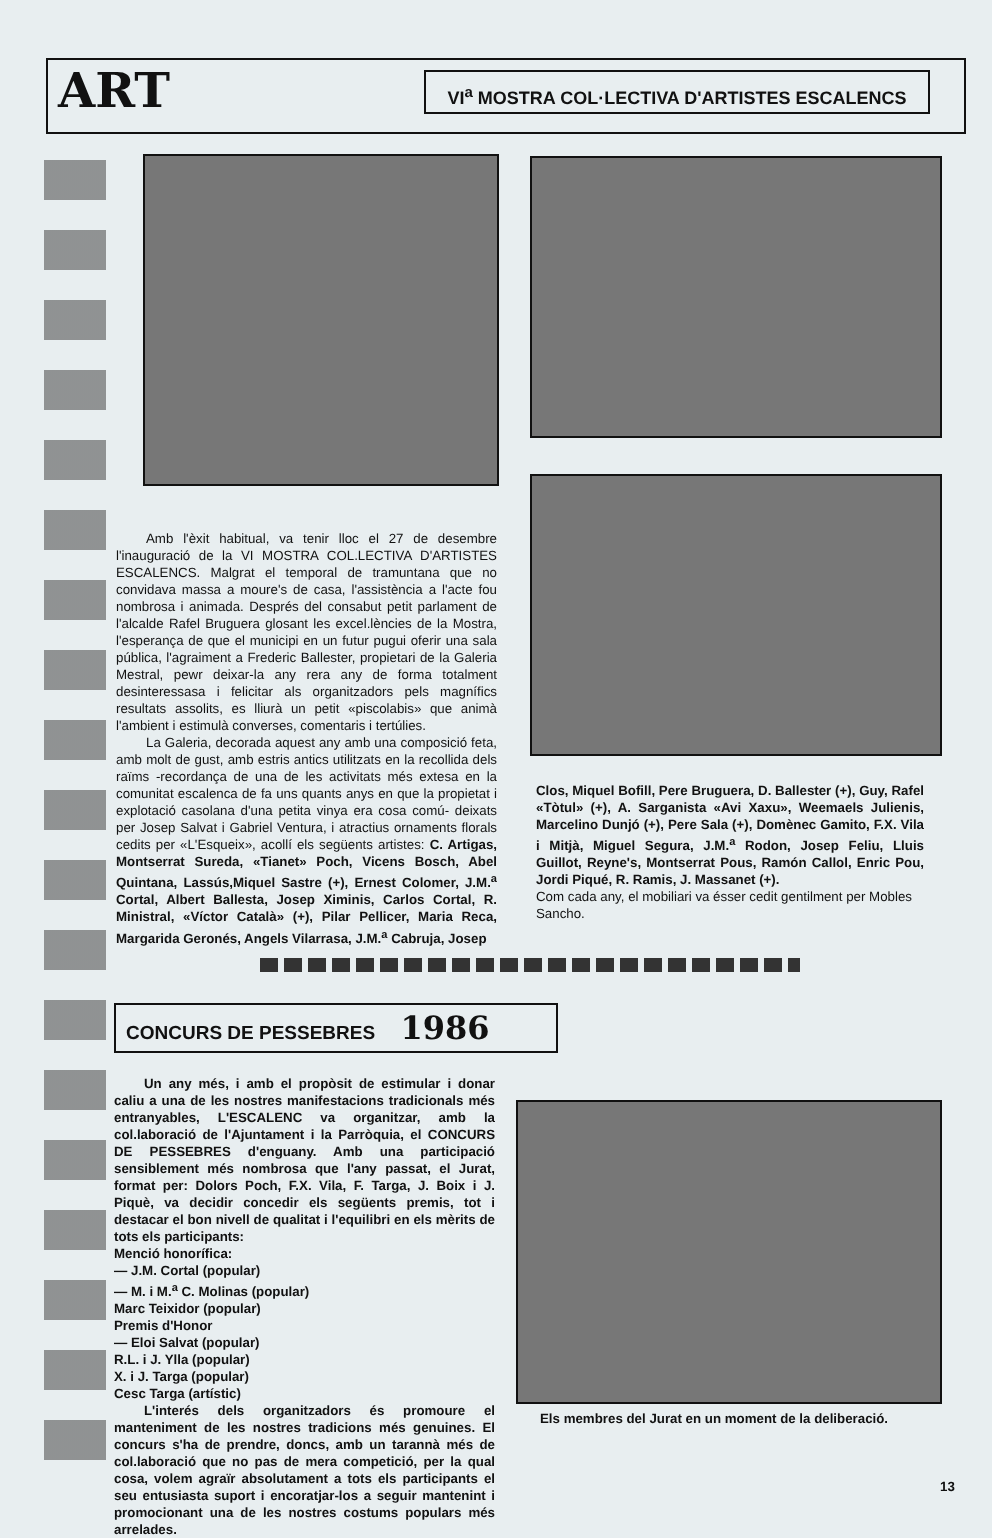ART VI<sup>a</sup> MOSTRA COL·LECTIVA D'ARTISTES ESCALENCS
Amb l'èxit habitual, va tenir lloc el 27 de desembre l'inauguració de la VI MOSTRA COL.LECTIVA D'ARTISTES ESCALENCS. Malgrat el temporal de tramuntana que no convidava massa a moure's de casa, l'assistència a l'acte fou nombrosa i animada. Després del consabut petit parlament de l'alcalde Rafel Bruguera glosant les excel.lències de la Mostra, l'esperança de que el municipi en un futur pugui oferir una sala pública, l'agraiment a Frederic Ballester, propietari de la Galeria Mestral, pewr deixar-la any rera any de forma totalment desinteressasa i felicitar als organitzadors pels magnífics resultats assolits, es lliurà un petit «piscolabis» que animà l'ambient i estimulà converses, comentaris i tertúlies.
La Galeria, decorada aquest any amb una composició feta, amb molt de gust, amb estris antics utilitzats en la recollida dels raïms -recordança de una de les activitats més extesa en la comunitat escalenca de fa uns quants anys en que la propietat i explotació casolana d'una petita vinya era cosa comú- deixats per Josep Salvat i Gabriel Ventura, i atractius ornaments florals cedits per «L'Esqueix», acollí els següents artistes: C. Artigas, Montserrat Sureda, «Tianet» Poch, Vicens Bosch, Abel Quintana, Lassús,Miquel Sastre (+), Ernest Colomer, J.M.<sup>a</sup> Cortal, Albert Ballesta, Josep Ximinis, Carlos Cortal, R. Ministral, «Víctor Català» (+), Pilar Pellicer, Maria Reca, Margarida Geronés, Angels Vilarrasa, J.M.<sup>a</sup> Cabruja, Josep
Clos, Miquel Bofill, Pere Bruguera, D. Ballester (+), Guy, Rafel «Tòtul» (+), A. Sarganista «Avi Xaxu», Weemaels Julienis, Marcelino Dunjó (+), Pere Sala (+), Domènec Gamito, F.X. Vila i Mitjà, Miguel Segura, J.M.<sup>a</sup> Rodon, Josep Feliu, Lluis Guillot, Reyne's, Montserrat Pous, Ramón Callol, Enric Pou, Jordi Piqué, R. Ramis, J. Massanet (+).
Com cada any, el mobiliari va ésser cedit gentilment per Mobles Sancho.
CONCURS DE PESSEBRES 1986
Un any més, i amb el propòsit de estimular i donar caliu a una de les nostres manifestacions tradicionals més entranyables, L'ESCALENC va organitzar, amb la col.laboració de l'Ajuntament i la Parròquia, el CONCURS DE PESSEBRES d'enguany. Amb una participació sensiblement més nombrosa que l'any passat, el Jurat, format per: Dolors Poch, F.X. Vila, F. Targa, J. Boix i J. Piquè, va decidir concedir els següents premis, tot i destacar el bon nivell de qualitat i l'equilibri en els mèrits de tots els participants:
Menció honorífica:
— J.M. Cortal (popular)
— M. i M.<sup>a</sup> C. Molinas (popular)
Marc Teixidor (popular)
Premis d'Honor
— Eloi Salvat (popular)
R.L. i J. Ylla (popular)
X. i J. Targa (popular)
Cesc Targa (artístic)
L'interés dels organitzadors és promoure el manteniment de les nostres tradicions més genuines. El concurs s'ha de prendre, doncs, amb un tarannà més de col.laboració que no pas de mera competició, per la qual cosa, volem agraïr absolutament a tots els participants el seu entusiasta suport i encoratjar-los a seguir mantenint i promocionant una de les nostres costums populars més arrelades.
Els membres del Jurat en un moment de la deliberació.
13